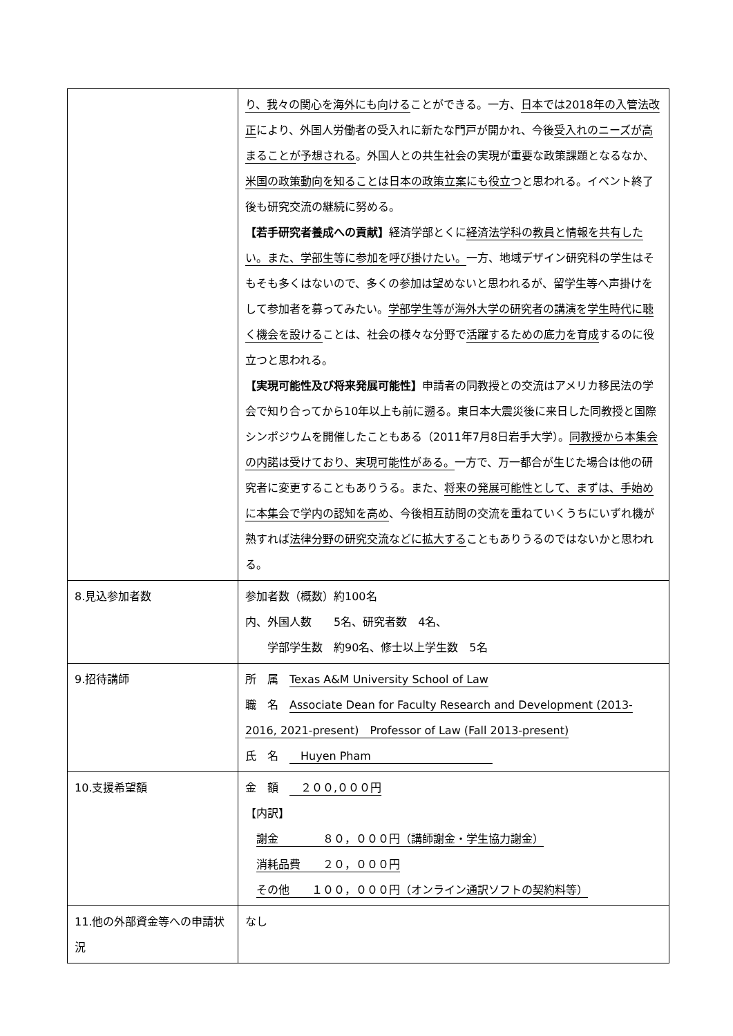| | り、我々の関心を海外にも向ける ことができる。一方、 日本では2018年の入管法改正 により、外国人労働者の受入れに新たな門戸が開かれ、今後 受入れのニーズが高まることが予想される 。外国人との共生社会の実現が重要な政策課題となるなか、 米国の政策動向を知ることは日本の政策立案にも役立つ と思われる。イベント終了後も研究交流の継続に努める。 【若手研究者養成への貢献】 経済学部とくに 経済法学科の教員と情報を共有したい。また、学部生等に参加を呼び掛けたい。 一方、地域デザイン研究科の学生はそもそも多くはないので、多くの参加は望めないと思われるが、留学生等へ声掛けをして参加者を募ってみたい。 学部学生等が海外大学の研究者の講演を学生時代に聴く機会を設ける ことは、社会の様々な分野で 活躍するための底力を育成 するのに役立つと思われる。 【実現可能性及び将来発展可能性】 申請者の同教授との交流はアメリカ移民法の学会で知り合ってから10年以上も前に遡る。東日本大震災後に来日した同教授と国際シンポジウムを開催したこともある（2011年7月8日岩手大学）。 同教授から本集会の内諾は受けており、実現可能性がある。 一方で、万一都合が生じた場合は他の研究者に変更することもありうる。また、 将来の発展可能性として、まずは、手始めに本集会で学内の認知を高め 、今後相互訪問の交流を重ねていくうちにいずれ機が熟すれば 法律分野の研究交流などに拡大する こともありうるのではないかと思われる。 |
| 8.見込参加者数 | 参加者数（概数）約100名 内、外国人数 5名、研究者数 4名、 学部学生数 約90名、修士以上学生数 5名 |
| 9.招待講師 | 所 属 Texas A&M University School of Law 職 名 Associate Dean for Faculty Research and Development (2013-2016, 2021-present) Professor of Law (Fall 2013-present) 氏 名 Huyen Pham |
| 10.支援希望額 | 金 額 ２００,０００円 【内訳】 謝金 ８０，０００円（講師謝金・学生協力謝金） 消耗品費 ２０，０００円 その他 １００，０００円（オンライン通訳ソフトの契約料等） |
| 11.他の外部資金等への申請状況 | なし |